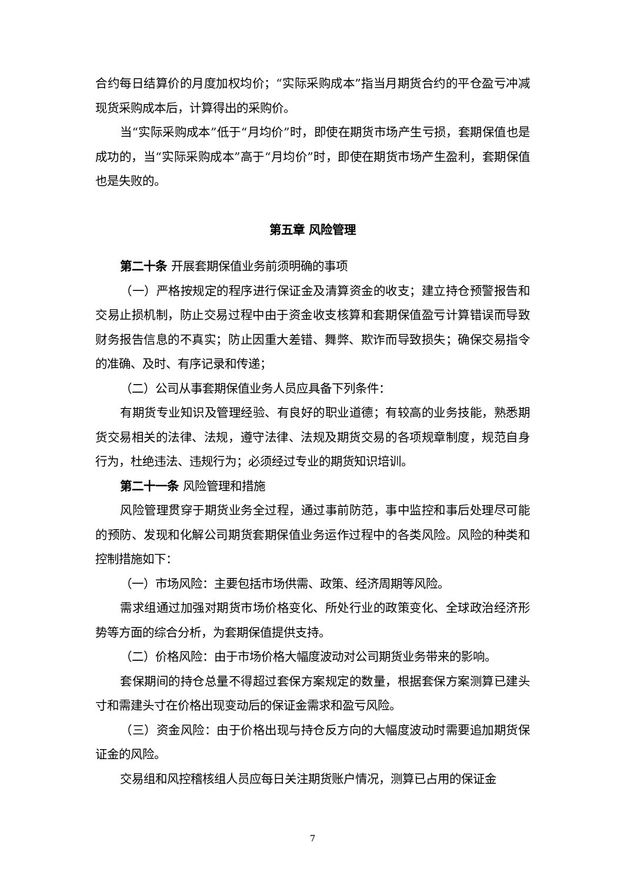合约每日结算价的月度加权均价；“实际采购成本”指当月期货合约的平仓盈亏冲减现货采购成本后，计算得出的采购价。
当“实际采购成本”低于“月均价”时，即使在期货市场产生亏损，套期保值也是成功的，当“实际采购成本”高于“月均价”时，即使在期货市场产生盈利，套期保值也是失败的。
第五章 风险管理
第二十条 开展套期保值业务前须明确的事项
（一）严格按规定的程序进行保证金及清算资金的收支；建立持仓预警报告和交易止损机制，防止交易过程中由于资金收支核算和套期保值盈亏计算错误而导致财务报告信息的不真实；防止因重大差错、舞弊、欺诈而导致损失；确保交易指令的准确、及时、有序记录和传递；
（二）公司从事套期保值业务人员应具备下列条件：
有期货专业知识及管理经验、有良好的职业道德；有较高的业务技能，熟悉期货交易相关的法律、法规，遵守法律、法规及期货交易的各项规章制度，规范自身行为，杜绝违法、违规行为；必须经过专业的期货知识培训。
第二十一条 风险管理和措施
风险管理贯穿于期货业务全过程，通过事前防范，事中监控和事后处理尽可能的预防、发现和化解公司期货套期保值业务运作过程中的各类风险。风险的种类和控制措施如下：
（一）市场风险：主要包括市场供需、政策、经济周期等风险。
需求组通过加强对期货市场价格变化、所处行业的政策变化、全球政治经济形势等方面的综合分析，为套期保值提供支持。
（二）价格风险：由于市场价格大幅度波动对公司期货业务带来的影响。
套保期间的持仓总量不得超过套保方案规定的数量，根据套保方案测算已建头寸和需建头寸在价格出现变动后的保证金需求和盈亏风险。
（三）资金风险：由于价格出现与持仓反方向的大幅度波动时需要追加期货保证金的风险。
交易组和风控稽核组人员应每日关注期货账户情况，测算已占用的保证金
7